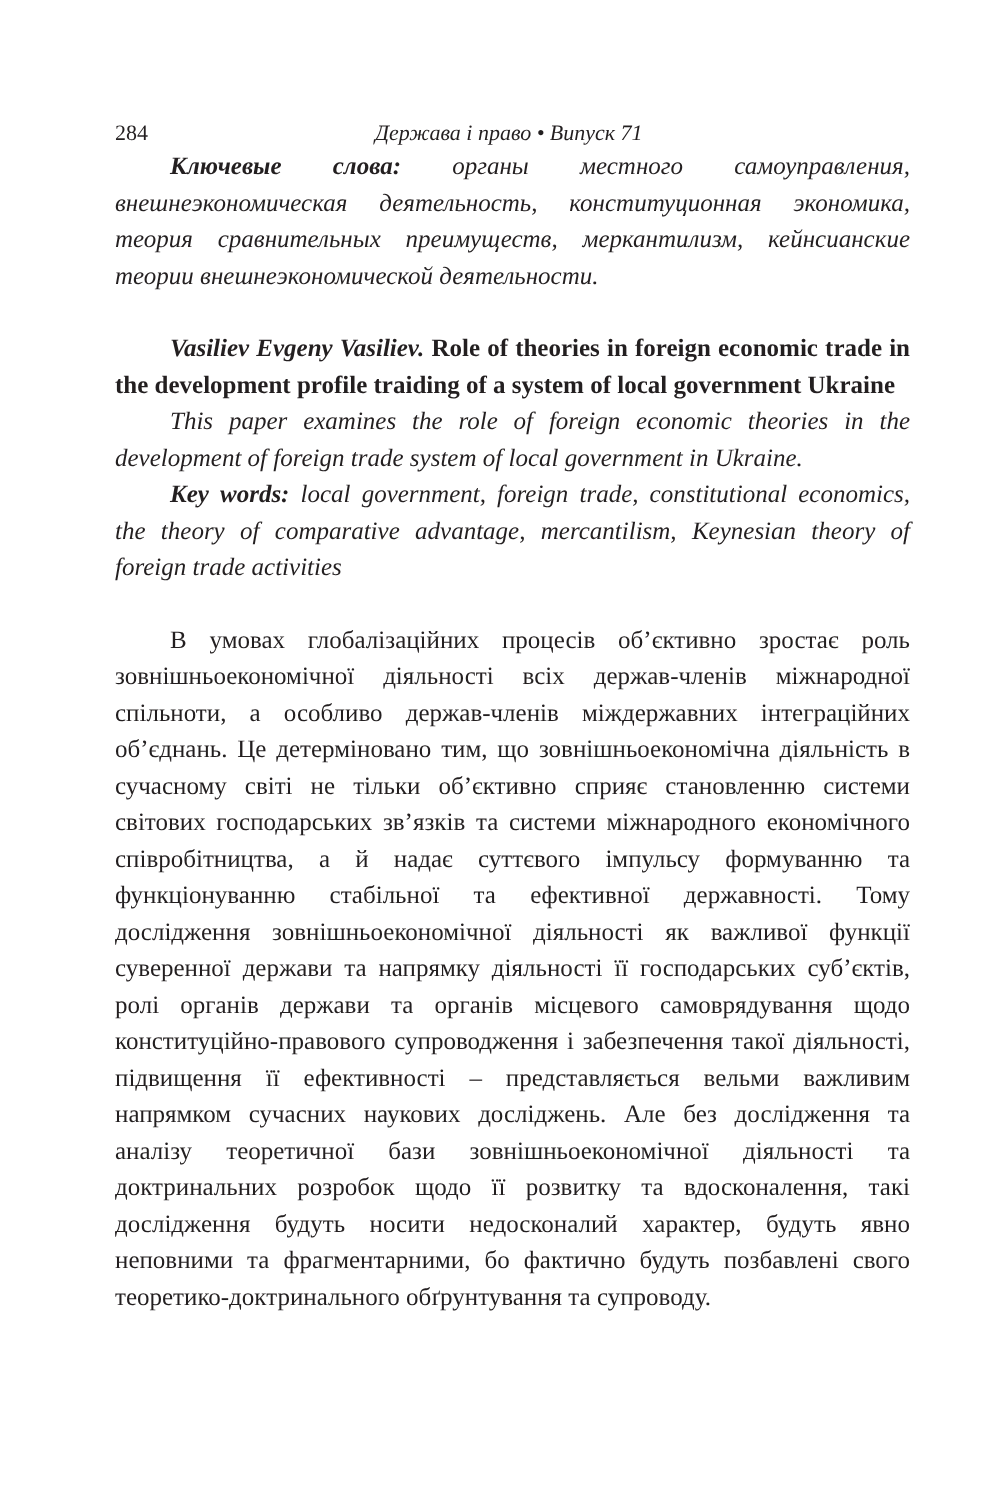284 Держава і право • Випуск 71
Ключевые слова: органы местного самоуправления, внешнеэкономическая деятельность, конституционная экономика, теория сравнительных преимуществ, меркантилизм, кейнсианские теории внешнеэкономической деятельности.
Vasiliev Evgeny Vasiliev. Role of theories in foreign economic trade in the development profile traiding of a system of local government Ukraine
This paper examines the role of foreign economic theories in the development of foreign trade system of local government in Ukraine.
Key words: local government, foreign trade, constitutional economics, the theory of comparative advantage, mercantilism, Keynesian theory of foreign trade activities
В умовах глобалізаційних процесів об’єктивно зростає роль зовнішньоекономічної діяльності всіх держав-членів міжнародної спільноти, а особливо держав-членів міждержавних інтеграційних об’єднань. Це детерміновано тим, що зовнішньоекономічна діяльність в сучасному світі не тільки об’єктивно сприяє становленню системи світових господарських зв’язків та системи міжнародного економічного співробітництва, а й надає суттєвого імпульсу формуванню та функціонуванню стабільної та ефективної державності. Тому дослідження зовнішньоекономічної діяльності як важливої функції суверенної держави та напрямку діяльності її господарських суб’єктів, ролі органів держави та органів місцевого самоврядування щодо конституційно-правового супроводження і забезпечення такої діяльності, підвищення її ефективності – представляється вельми важливим напрямком сучасних наукових досліджень. Але без дослідження та аналізу теоретичної бази зовнішньоекономічної діяльності та доктринальних розробок щодо її розвитку та вдосконалення, такі дослідження будуть носити недосконалий характер, будуть явно неповними та фрагментарними, бо фактично будуть позбавлені свого теоретико-доктринального обґрунтування та супроводу.